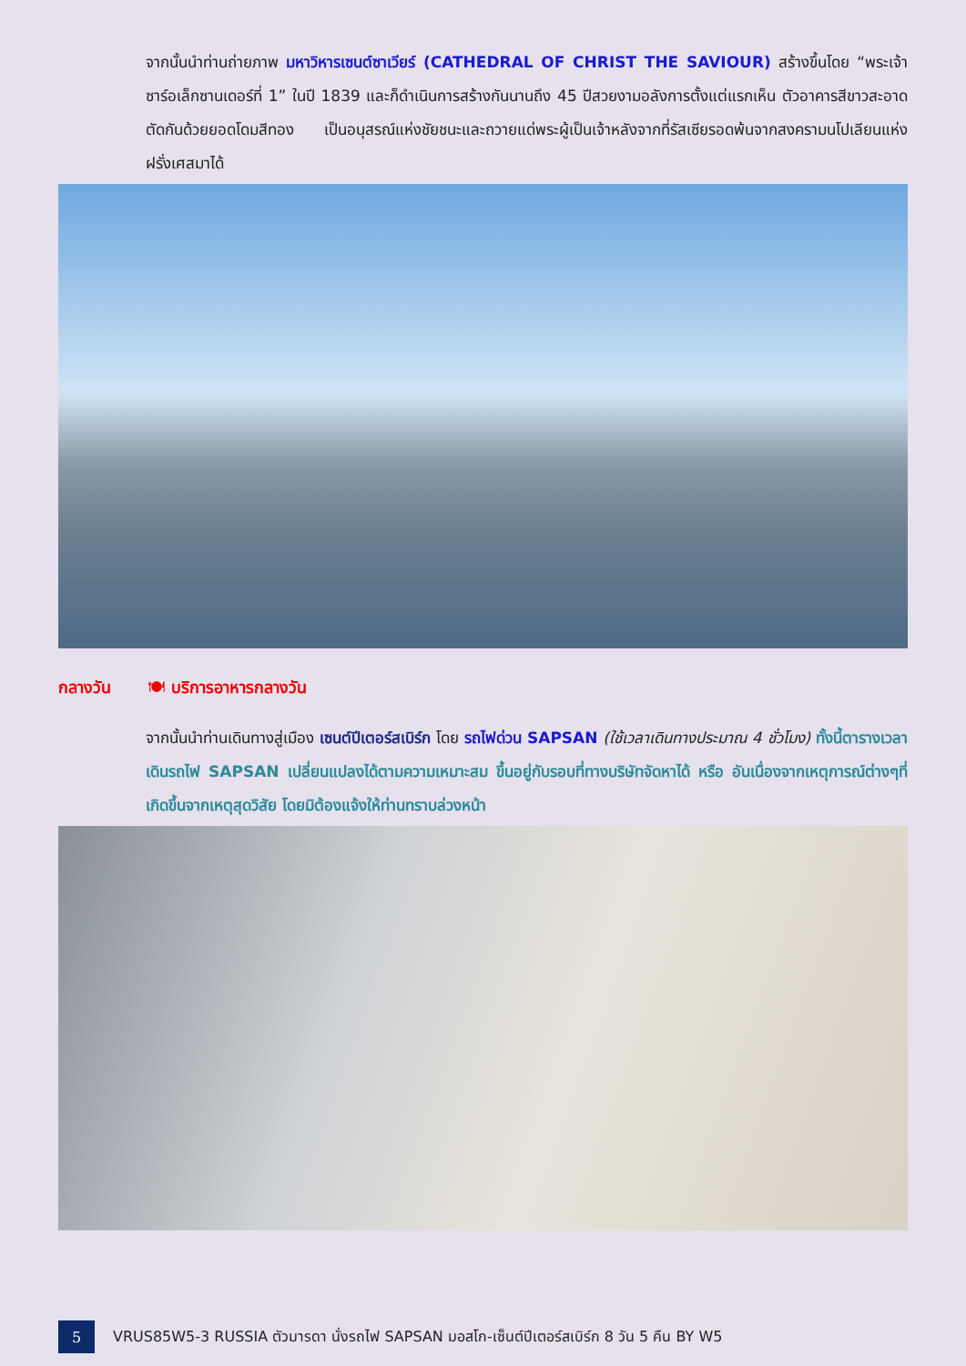จากนั้นนำท่านถ่ายภาพ มหาวิหารเซนต์ซาเวียร์ (CATHEDRAL OF CHRIST THE SAVIOUR) สร้างขึ้นโดย “พระเจ้าซาร์อเล็กซานเดอร์ที่ 1” ในปี 1839 และก็ดำเนินการสร้างกันนานถึง 45 ปีสวยงามอลังการตั้งแต่แรกเห็น ตัวอาคารสีขาวสะอาด ตัดกันด้วยยอดโดมสีทอง เป็นอนุสรณ์แห่งชัยชนะและถวายแด่พระผู้เป็นเจ้าหลังจากที่รัสเซียรอดพ้นจากสงครามนโปเลียนแห่งฝรั่งเศสมาได้
กลางวัน 🍽 บริการอาหารกลางวัน
จากนั้นนำท่านเดินทางสู่เมือง เซนต์ปีเตอร์สเบิร์ก โดย รถไฟด่วน SAPSAN (ใช้เวลาเดินทางประมาณ 4 ชั่วโมง) ทั้งนี้ตารางเวลาเดินรถไฟ SAPSAN เปลี่ยนแปลงได้ตามความเหมาะสม ขึ้นอยู่กับรอบที่ทางบริษัทจัดหาได้ หรือ อันเนื่องจากเหตุการณ์ต่างๆที่เกิดขึ้นจากเหตุสุดวิสัย โดยมิต้องแจ้งให้ท่านทราบล่วงหน้า
5
VRUS85W5-3 RUSSIA ตัวมารดา นั่งรถไฟ SAPSAN มอสโก-เซ็นต์ปีเตอร์สเบิร์ก 8 วัน 5 คืน BY W5